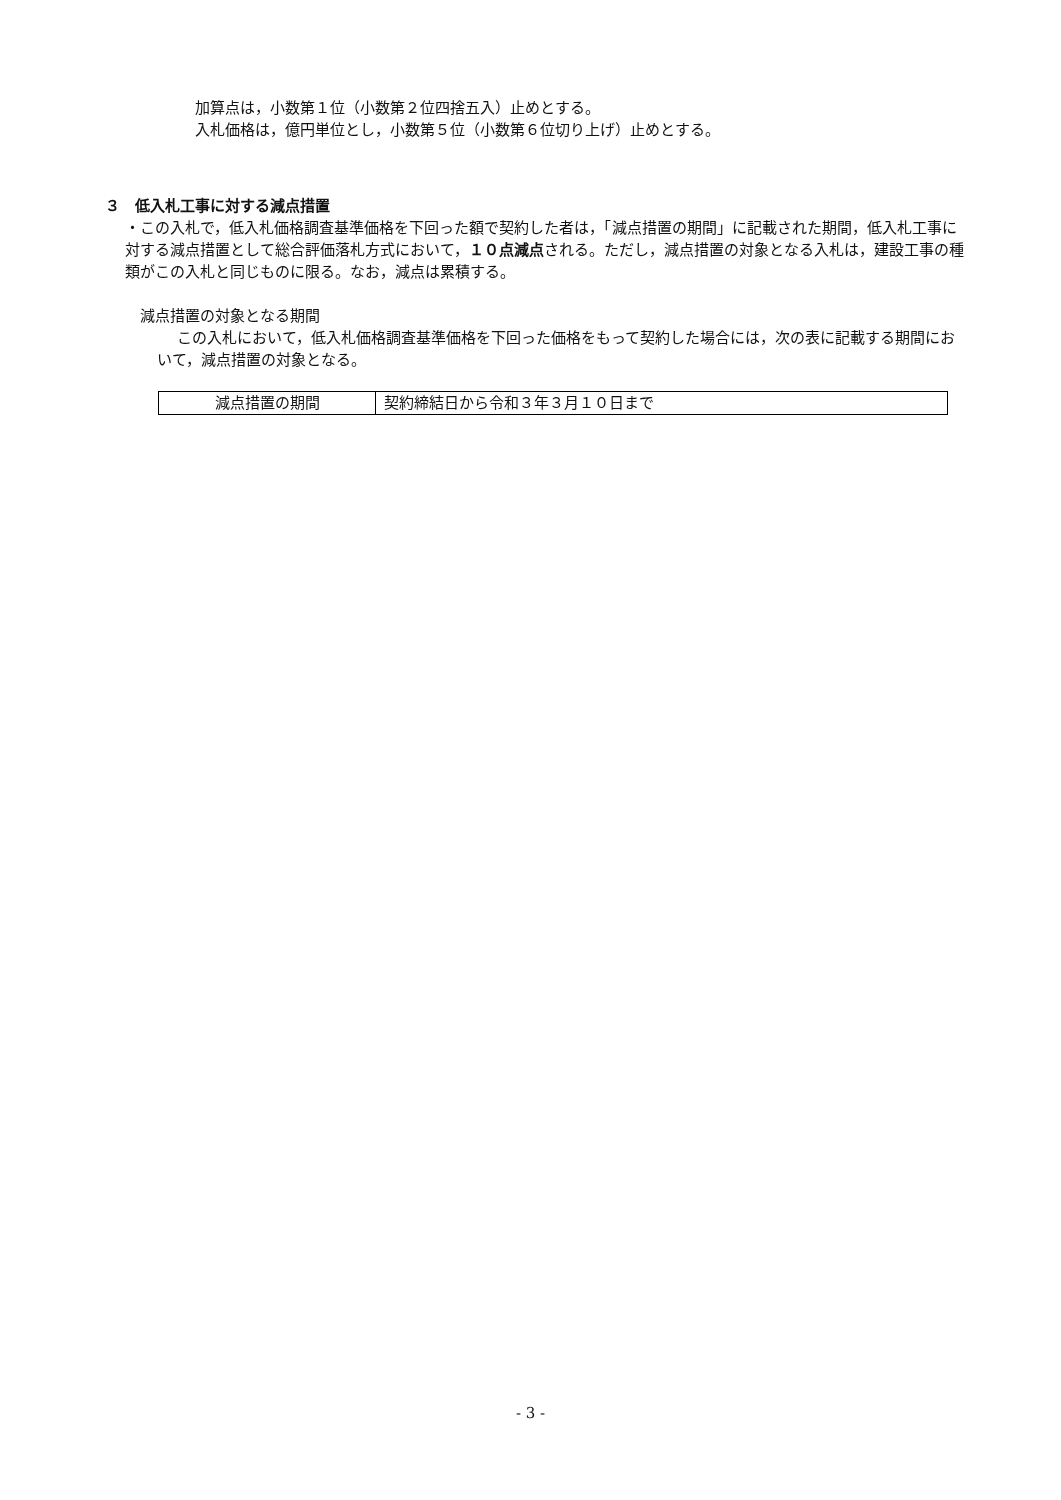加算点は，小数第１位（小数第２位四捨五入）止めとする。
入札価格は，億円単位とし，小数第５位（小数第６位切り上げ）止めとする。
３　低入札工事に対する減点措置
・この入札で，低入札価格調査基準価格を下回った額で契約した者は，「減点措置の期間」に記載された期間，低入札工事に対する減点措置として総合評価落札方式において，１０点減点される。ただし，減点措置の対象となる入札は，建設工事の種類がこの入札と同じものに限る。なお，減点は累積する。
減点措置の対象となる期間
この入札において，低入札価格調査基準価格を下回った価格をもって契約した場合には，次の表に記載する期間において，減点措置の対象となる。
| 減点措置の期間 | 契約締結日から令和３年３月１０日まで |
- 3 -